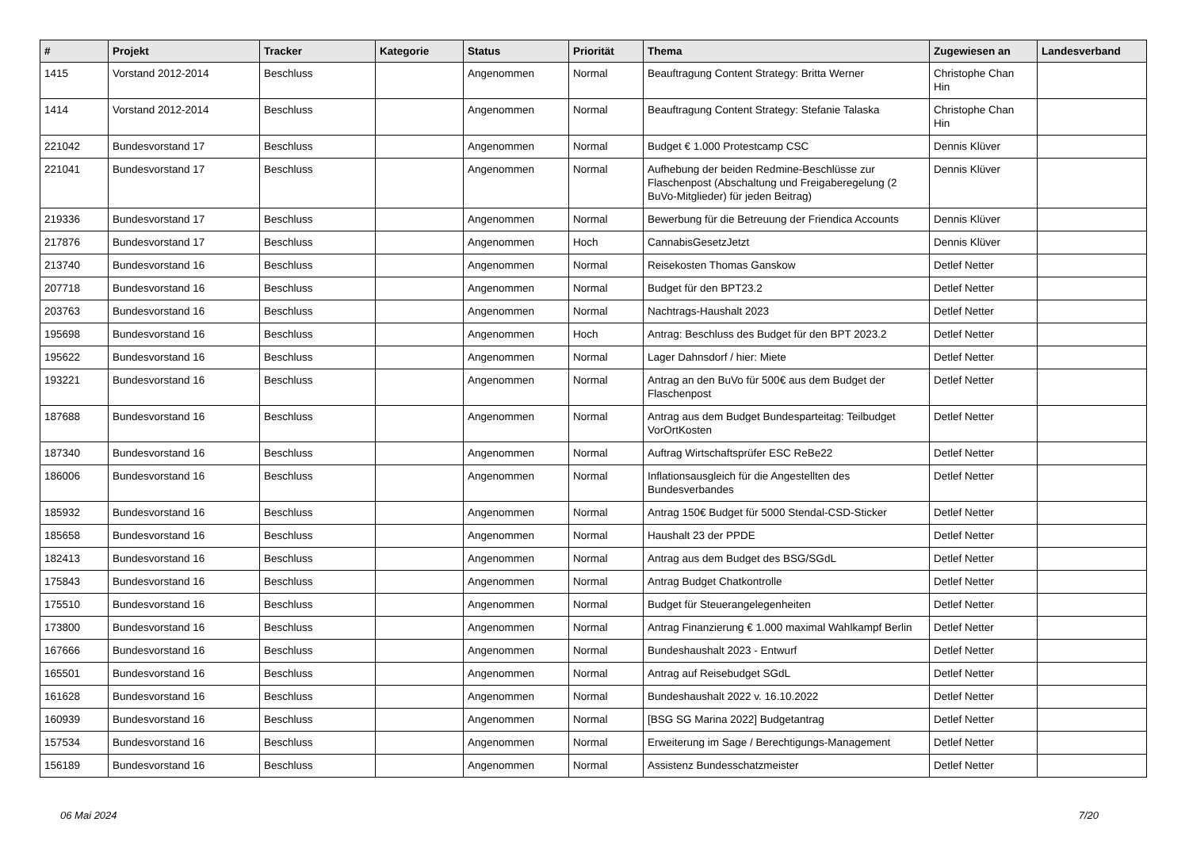| # | Projekt | Tracker | Kategorie | Status | Priorität | Thema | Zugewiesen an | Landesverband |
| --- | --- | --- | --- | --- | --- | --- | --- | --- |
| 1415 | Vorstand 2012-2014 | Beschluss | | Angenommen | Normal | Beauftragung Content Strategy: Britta Werner | Christophe Chan Hin | |
| 1414 | Vorstand 2012-2014 | Beschluss | | Angenommen | Normal | Beauftragung Content Strategy: Stefanie Talaska | Christophe Chan Hin | |
| 221042 | Bundesvorstand 17 | Beschluss | | Angenommen | Normal | Budget € 1.000 Protestcamp CSC | Dennis Klüver | |
| 221041 | Bundesvorstand 17 | Beschluss | | Angenommen | Normal | Aufhebung der beiden Redmine-Beschlüsse zur Flaschenpost (Abschaltung und Freigaberegelung (2 BuVo-Mitglieder) für jeden Beitrag) | Dennis Klüver | |
| 219336 | Bundesvorstand 17 | Beschluss | | Angenommen | Normal | Bewerbung für die Betreuung der Friendica Accounts | Dennis Klüver | |
| 217876 | Bundesvorstand 17 | Beschluss | | Angenommen | Hoch | CannabisGesetzJetzt | Dennis Klüver | |
| 213740 | Bundesvorstand 16 | Beschluss | | Angenommen | Normal | Reisekosten Thomas Ganskow | Detlef Netter | |
| 207718 | Bundesvorstand 16 | Beschluss | | Angenommen | Normal | Budget für den BPT23.2 | Detlef Netter | |
| 203763 | Bundesvorstand 16 | Beschluss | | Angenommen | Normal | Nachtrags-Haushalt 2023 | Detlef Netter | |
| 195698 | Bundesvorstand 16 | Beschluss | | Angenommen | Hoch | Antrag: Beschluss des Budget für den BPT 2023.2 | Detlef Netter | |
| 195622 | Bundesvorstand 16 | Beschluss | | Angenommen | Normal | Lager Dahnsdorf / hier: Miete | Detlef Netter | |
| 193221 | Bundesvorstand 16 | Beschluss | | Angenommen | Normal | Antrag an den BuVo für 500€ aus dem Budget der Flaschenpost | Detlef Netter | |
| 187688 | Bundesvorstand 16 | Beschluss | | Angenommen | Normal | Antrag aus dem Budget Bundesparteitag: Teilbudget VorOrtKosten | Detlef Netter | |
| 187340 | Bundesvorstand 16 | Beschluss | | Angenommen | Normal | Auftrag Wirtschaftsprüfer ESC ReBe22 | Detlef Netter | |
| 186006 | Bundesvorstand 16 | Beschluss | | Angenommen | Normal | Inflationsausgleich für die Angestellten des Bundesverbandes | Detlef Netter | |
| 185932 | Bundesvorstand 16 | Beschluss | | Angenommen | Normal | Antrag 150€ Budget für 5000 Stendal-CSD-Sticker | Detlef Netter | |
| 185658 | Bundesvorstand 16 | Beschluss | | Angenommen | Normal | Haushalt 23 der PPDE | Detlef Netter | |
| 182413 | Bundesvorstand 16 | Beschluss | | Angenommen | Normal | Antrag aus dem Budget des BSG/SGdL | Detlef Netter | |
| 175843 | Bundesvorstand 16 | Beschluss | | Angenommen | Normal | Antrag Budget Chatkontrolle | Detlef Netter | |
| 175510 | Bundesvorstand 16 | Beschluss | | Angenommen | Normal | Budget für Steuerangelegenheiten | Detlef Netter | |
| 173800 | Bundesvorstand 16 | Beschluss | | Angenommen | Normal | Antrag Finanzierung € 1.000 maximal Wahlkampf Berlin | Detlef Netter | |
| 167666 | Bundesvorstand 16 | Beschluss | | Angenommen | Normal | Bundeshaushalt 2023 - Entwurf | Detlef Netter | |
| 165501 | Bundesvorstand 16 | Beschluss | | Angenommen | Normal | Antrag auf Reisebudget SGdL | Detlef Netter | |
| 161628 | Bundesvorstand 16 | Beschluss | | Angenommen | Normal | Bundeshaushalt 2022 v. 16.10.2022 | Detlef Netter | |
| 160939 | Bundesvorstand 16 | Beschluss | | Angenommen | Normal | [BSG SG Marina 2022] Budgetantrag | Detlef Netter | |
| 157534 | Bundesvorstand 16 | Beschluss | | Angenommen | Normal | Erweiterung im Sage / Berechtigungs-Management | Detlef Netter | |
| 156189 | Bundesvorstand 16 | Beschluss | | Angenommen | Normal | Assistenz Bundesschatzmeister | Detlef Netter | |
06 Mai 2024 7/20